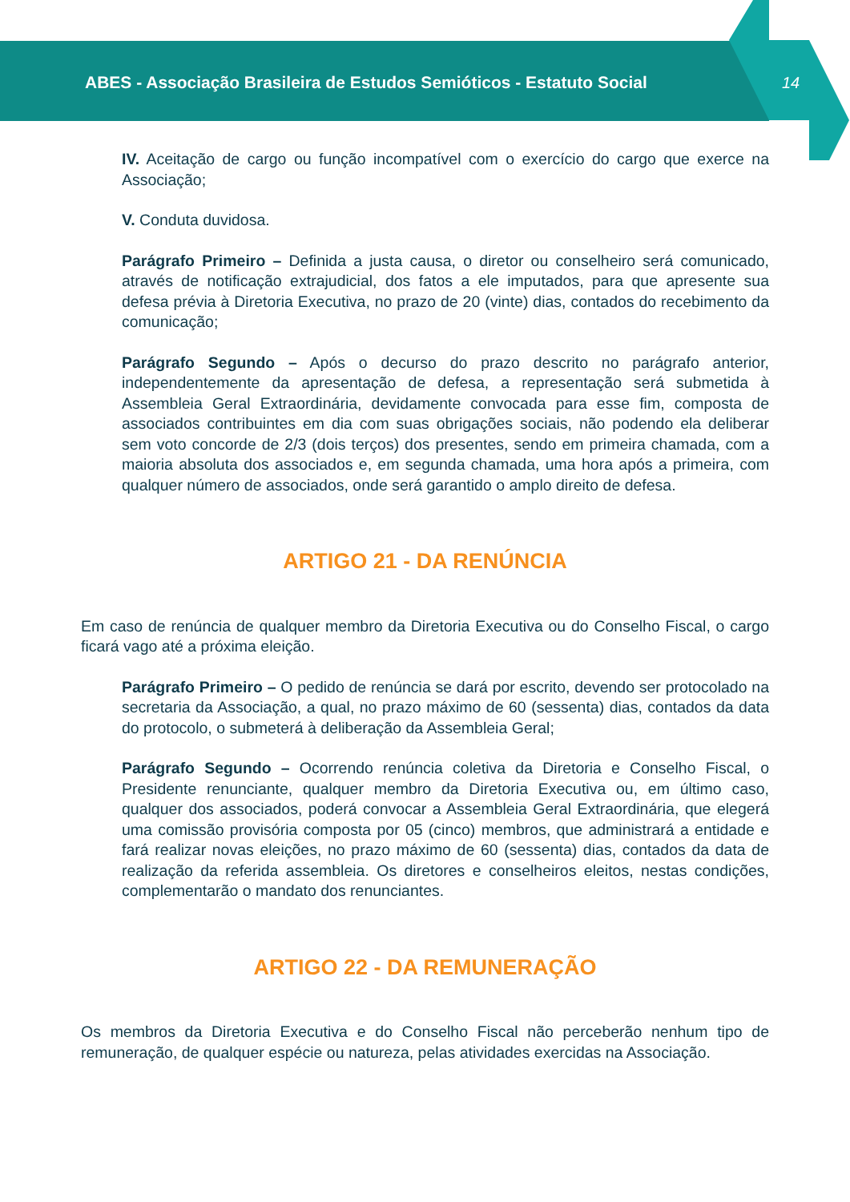ABES - Associação Brasileira de Estudos Semióticos - Estatuto Social
14
IV. Aceitação de cargo ou função incompatível com o exercício do cargo que exerce na Associação;
V. Conduta duvidosa.
Parágrafo Primeiro – Definida a justa causa, o diretor ou conselheiro será comunicado, através de notificação extrajudicial, dos fatos a ele imputados, para que apresente sua defesa prévia à Diretoria Executiva, no prazo de 20 (vinte) dias, contados do recebimento da comunicação;
Parágrafo Segundo – Após o decurso do prazo descrito no parágrafo anterior, independentemente da apresentação de defesa, a representação será submetida à Assembleia Geral Extraordinária, devidamente convocada para esse fim, composta de associados contribuintes em dia com suas obrigações sociais, não podendo ela deliberar sem voto concorde de 2/3 (dois terços) dos presentes, sendo em primeira chamada, com a maioria absoluta dos associados e, em segunda chamada, uma hora após a primeira, com qualquer número de associados, onde será garantido o amplo direito de defesa.
ARTIGO 21 - DA RENÚNCIA
Em caso de renúncia de qualquer membro da Diretoria Executiva ou do Conselho Fiscal, o cargo ficará vago até a próxima eleição.
Parágrafo Primeiro – O pedido de renúncia se dará por escrito, devendo ser protocolado na secretaria da Associação, a qual, no prazo máximo de 60 (sessenta) dias, contados da data do protocolo, o submeterá à deliberação da Assembleia Geral;
Parágrafo Segundo – Ocorrendo renúncia coletiva da Diretoria e Conselho Fiscal, o Presidente renunciante, qualquer membro da Diretoria Executiva ou, em último caso, qualquer dos associados, poderá convocar a Assembleia Geral Extraordinária, que elegerá uma comissão provisória composta por 05 (cinco) membros, que administrará a entidade e fará realizar novas eleições, no prazo máximo de 60 (sessenta) dias, contados da data de realização da referida assembleia. Os diretores e conselheiros eleitos, nestas condições, complementarão o mandato dos renunciantes.
ARTIGO 22 - DA REMUNERAÇÃO
Os membros da Diretoria Executiva e do Conselho Fiscal não perceberão nenhum tipo de remuneração, de qualquer espécie ou natureza, pelas atividades exercidas na Associação.